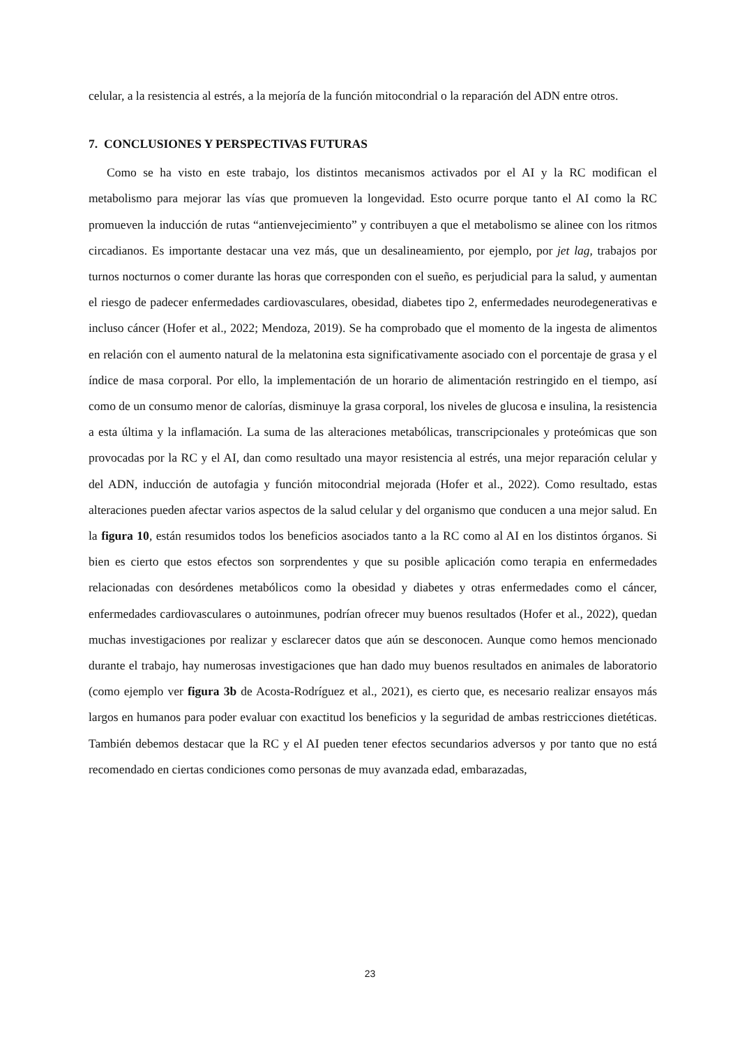celular, a la resistencia al estrés, a la mejoría de la función mitocondrial o la reparación del ADN entre otros.
7. CONCLUSIONES Y PERSPECTIVAS FUTURAS
Como se ha visto en este trabajo, los distintos mecanismos activados por el AI y la RC modifican el metabolismo para mejorar las vías que promueven la longevidad. Esto ocurre porque tanto el AI como la RC promueven la inducción de rutas “antienvejecimiento” y contribuyen a que el metabolismo se alinee con los ritmos circadianos. Es importante destacar una vez más, que un desalineamiento, por ejemplo, por jet lag, trabajos por turnos nocturnos o comer durante las horas que corresponden con el sueño, es perjudicial para la salud, y aumentan el riesgo de padecer enfermedades cardiovasculares, obesidad, diabetes tipo 2, enfermedades neurodegenerativas e incluso cáncer (Hofer et al., 2022; Mendoza, 2019). Se ha comprobado que el momento de la ingesta de alimentos en relación con el aumento natural de la melatonina esta significativamente asociado con el porcentaje de grasa y el índice de masa corporal. Por ello, la implementación de un horario de alimentación restringido en el tiempo, así como de un consumo menor de calorías, disminuye la grasa corporal, los niveles de glucosa e insulina, la resistencia a esta última y la inflamación. La suma de las alteraciones metabólicas, transcripcionales y proteómicas que son provocadas por la RC y el AI, dan como resultado una mayor resistencia al estrés, una mejor reparación celular y del ADN, inducción de autofagia y función mitocondrial mejorada (Hofer et al., 2022). Como resultado, estas alteraciones pueden afectar varios aspectos de la salud celular y del organismo que conducen a una mejor salud. En la figura 10, están resumidos todos los beneficios asociados tanto a la RC como al AI en los distintos órganos. Si bien es cierto que estos efectos son sorprendentes y que su posible aplicación como terapia en enfermedades relacionadas con desórdenes metabólicos como la obesidad y diabetes y otras enfermedades como el cáncer, enfermedades cardiovasculares o autoinmunes, podrían ofrecer muy buenos resultados (Hofer et al., 2022), quedan muchas investigaciones por realizar y esclarecer datos que aún se desconocen. Aunque como hemos mencionado durante el trabajo, hay numerosas investigaciones que han dado muy buenos resultados en animales de laboratorio (como ejemplo ver figura 3b de Acosta-Rodríguez et al., 2021), es cierto que, es necesario realizar ensayos más largos en humanos para poder evaluar con exactitud los beneficios y la seguridad de ambas restricciones dietéticas. También debemos destacar que la RC y el AI pueden tener efectos secundarios adversos y por tanto que no está recomendado en ciertas condiciones como personas de muy avanzada edad, embarazadas,
23